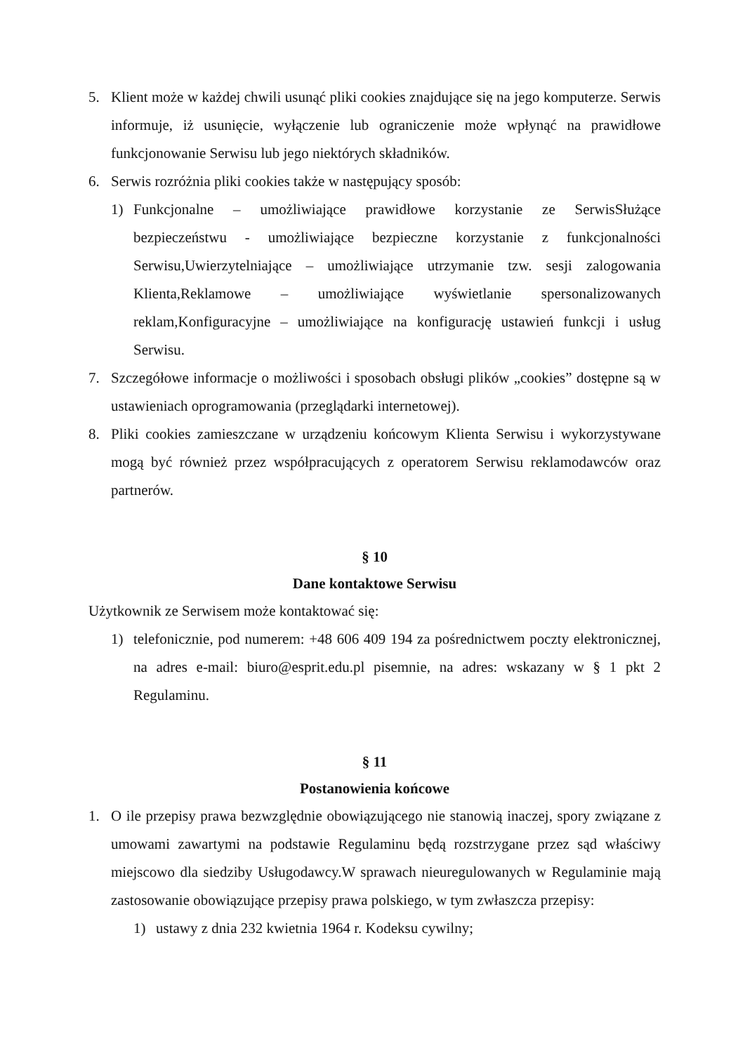5. Klient może w każdej chwili usunąć pliki cookies znajdujące się na jego komputerze. Serwis informuje, iż usunięcie, wyłączenie lub ograniczenie może wpłynąć na prawidłowe funkcjonowanie Serwisu lub jego niektórych składników.
6. Serwis rozróżnia pliki cookies także w następujący sposób:
1) Funkcjonalne – umożliwiające prawidłowe korzystanie ze SerwisSłużące bezpieczeństwu - umożliwiające bezpieczne korzystanie z funkcjonalności Serwisu,Uwierzytelniające – umożliwiające utrzymanie tzw. sesji zalogowania Klienta,Reklamowe – umożliwiające wyświetlanie spersonalizowanych reklam,Konfiguracyjne – umożliwiające na konfigurację ustawień funkcji i usług Serwisu.
7. Szczegółowe informacje o możliwości i sposobach obsługi plików „cookies” dostępne są w ustawieniach oprogramowania (przeglądarki internetowej).
8. Pliki cookies zamieszczane w urządzeniu końcowym Klienta Serwisu i wykorzystywane mogą być również przez współpracujących z operatorem Serwisu reklamodawców oraz partnerów.
§ 10
Dane kontaktowe Serwisu
Użytkownik ze Serwisem może kontaktować się:
1) telefonicznie, pod numerem: +48 606 409 194 za pośrednictwem poczty elektronicznej, na adres e-mail: biuro@esprit.edu.pl pisemnie, na adres: wskazany w § 1 pkt 2 Regulaminu.
§ 11
Postanowienia końcowe
1. O ile przepisy prawa bezwzględnie obowiązującego nie stanowią inaczej, spory związane z umowami zawartymi na podstawie Regulaminu będą rozstrzygane przez sąd właściwy miejscowo dla siedziby Usługodawcy.W sprawach nieuregulowanych w Regulaminie mają zastosowanie obowiązujące przepisy prawa polskiego, w tym zwłaszcza przepisy:
1) ustawy z dnia 232 kwietnia 1964 r. Kodeksu cywilny;